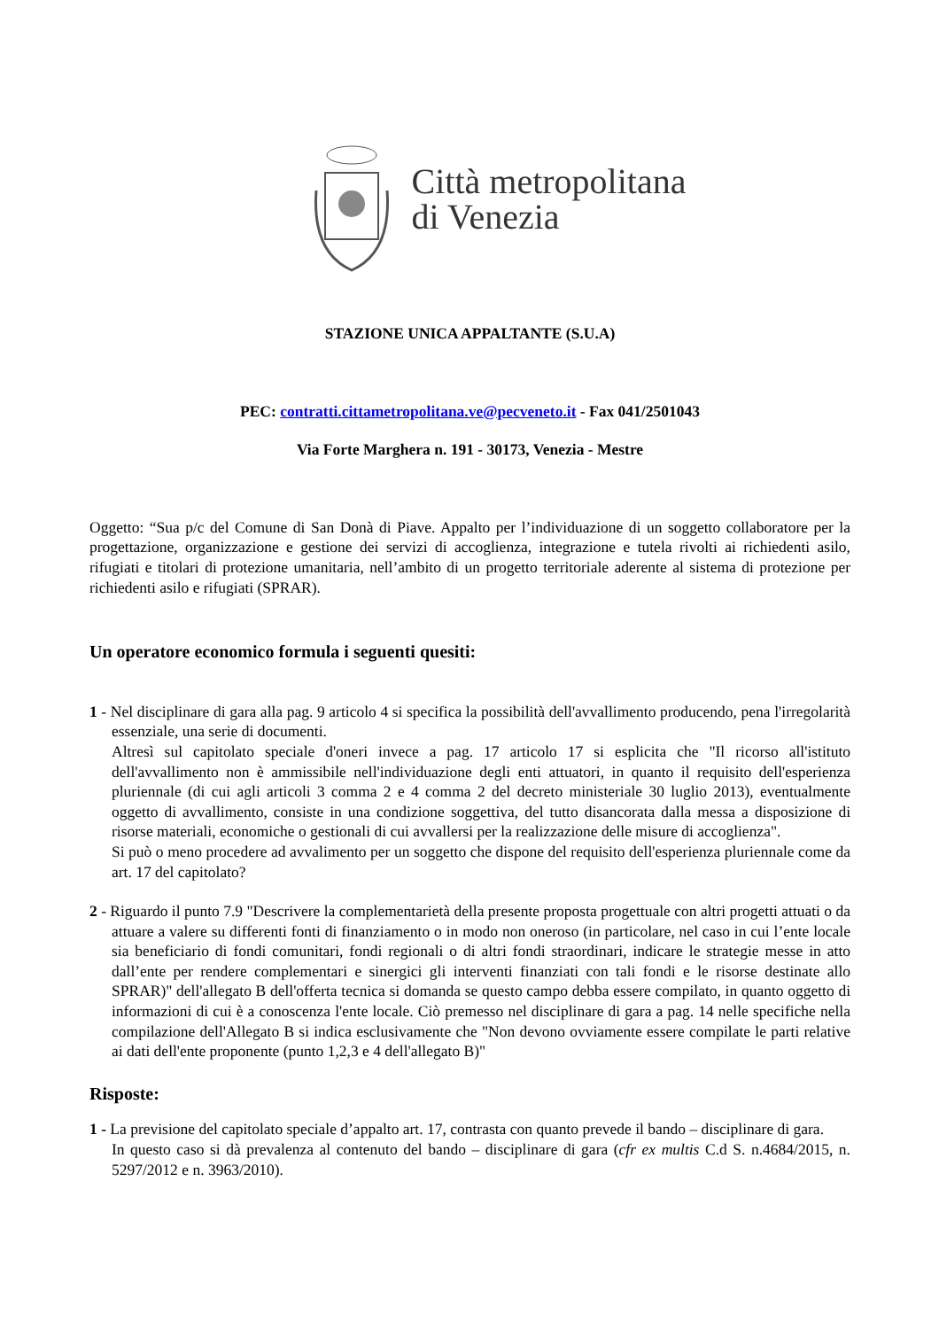Città metropolitana
di Venezia
STAZIONE UNICA APPALTANTE (S.U.A)
PEC: contratti.cittametropolitana.ve@pecveneto.it - Fax 041/2501043
Via Forte Marghera n. 191 - 30173, Venezia - Mestre
Oggetto: “Sua p/c del Comune di San Donà di Piave. Appalto per l’individuazione di un soggetto collaboratore per la progettazione, organizzazione e gestione dei servizi di accoglienza, integrazione e tutela rivolti ai richiedenti asilo, rifugiati e titolari di protezione umanitaria, nell’ambito di un progetto territoriale aderente al sistema di protezione per richiedenti asilo e rifugiati (SPRAR).
Un operatore economico formula i seguenti quesiti:
1 - Nel disciplinare di gara alla pag. 9 articolo 4 si specifica la possibilità dell'avvallimento producendo, pena l'irregolarità essenziale, una serie di documenti.
Altresì sul capitolato speciale d'oneri invece a pag. 17 articolo 17 si esplicita che "Il ricorso all'istituto dell'avvallimento non è ammissibile nell'individuazione degli enti attuatori, in quanto il requisito dell'esperienza pluriennale (di cui agli articoli 3 comma 2 e 4 comma 2 del decreto ministeriale 30 luglio 2013), eventualmente oggetto di avvallimento, consiste in una condizione soggettiva, del tutto disancorata dalla messa a disposizione di risorse materiali, economiche o gestionali di cui avvallersi per la realizzazione delle misure di accoglienza".
Si può o meno procedere ad avvalimento per un soggetto che dispone del requisito dell'esperienza pluriennale come da art. 17 del capitolato?
2 - Riguardo il punto 7.9 "Descrivere la complementarietà della presente proposta progettuale con altri progetti attuati o da attuare a valere su differenti fonti di finanziamento o in modo non oneroso (in particolare, nel caso in cui l’ente locale sia beneficiario di fondi comunitari, fondi regionali o di altri fondi straordinari, indicare le strategie messe in atto dall’ente per rendere complementari e sinergici gli interventi finanziati con tali fondi e le risorse destinate allo SPRAR)" dell'allegato B dell'offerta tecnica si domanda se questo campo debba essere compilato, in quanto oggetto di informazioni di cui è a conoscenza l'ente locale. Ciò premesso nel disciplinare di gara a pag. 14 nelle specifiche nella compilazione dell'Allegato B si indica esclusivamente che "Non devono ovviamente essere compilate le parti relative ai dati dell'ente proponente (punto 1,2,3 e 4 dell'allegato B)"
Risposte:
1 - La previsione del capitolato speciale d’appalto art. 17, contrasta con quanto prevede il bando – disciplinare di gara.
In questo caso si dà prevalenza al contenuto del bando – disciplinare di gara (cfr ex multis C.d S. n.4684/2015, n. 5297/2012 e n. 3963/2010).